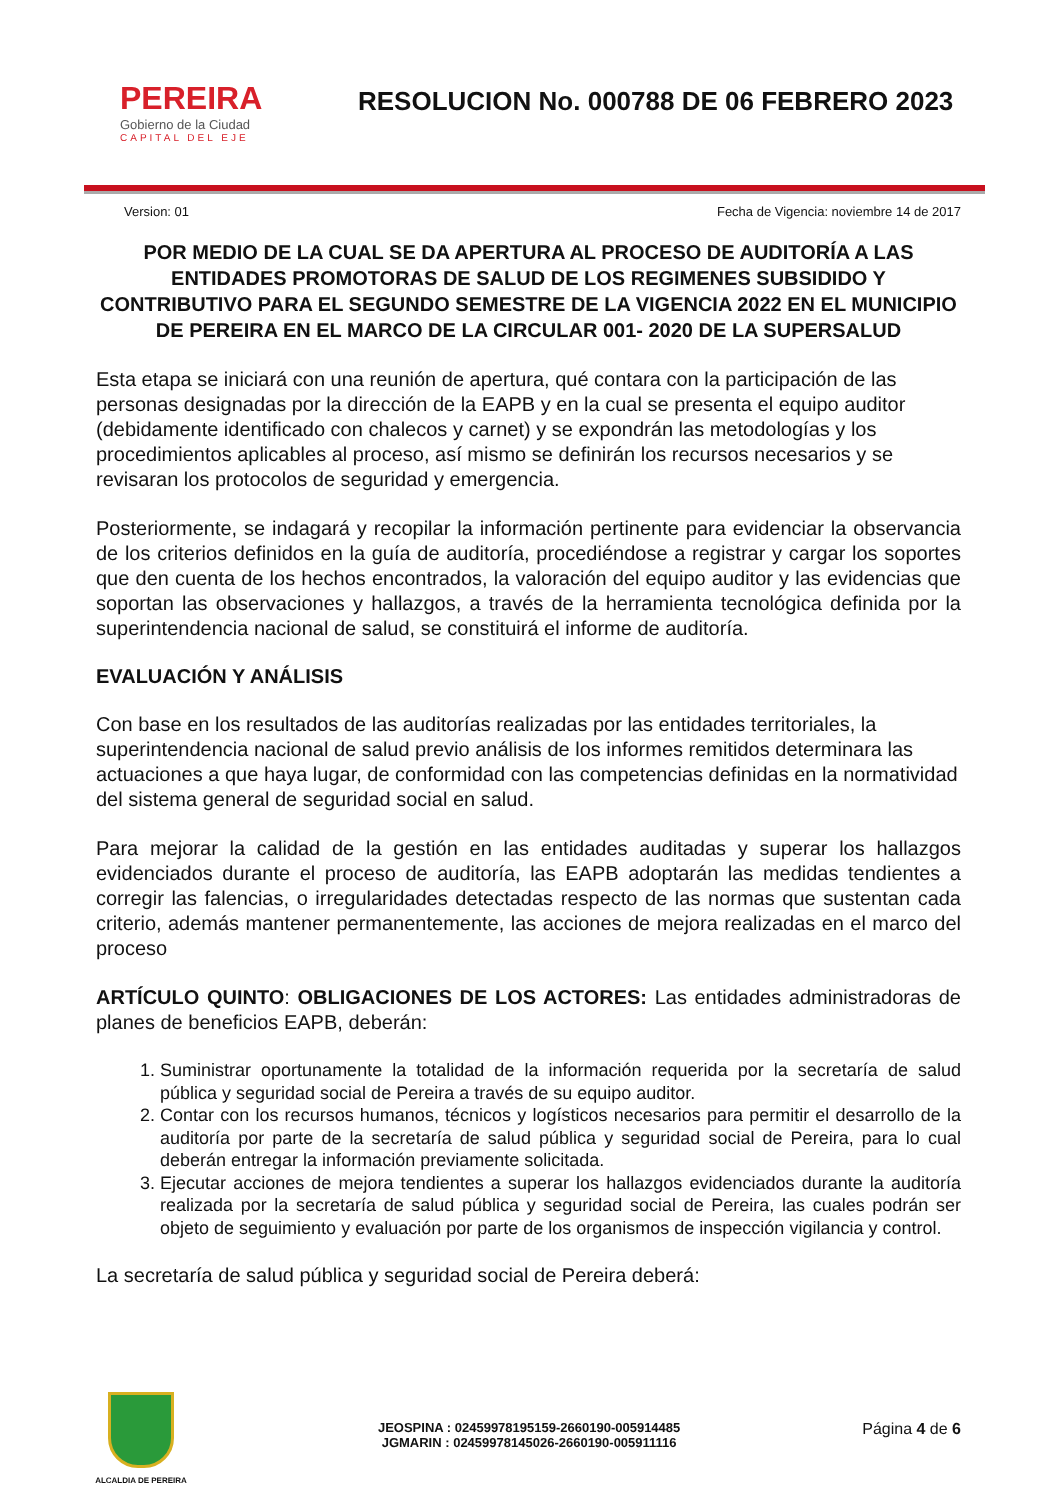PEREIRA
Gobierno de la Ciudad
CAPITAL DEL EJE
RESOLUCION No. 000788 DE 06 FEBRERO 2023
Version: 01 Fecha de Vigencia: noviembre 14 de 2017
POR MEDIO DE LA CUAL SE DA APERTURA AL PROCESO DE AUDITORÍA A LAS ENTIDADES PROMOTORAS DE SALUD DE LOS REGIMENES SUBSIDIDO Y CONTRIBUTIVO PARA EL SEGUNDO SEMESTRE DE LA VIGENCIA 2022 EN EL MUNICIPIO DE PEREIRA EN EL MARCO DE LA CIRCULAR 001- 2020 DE LA SUPERSALUD
Esta etapa se iniciará con una reunión de apertura, qué contara con la participación de las personas designadas por la dirección de la EAPB y en la cual se presenta el equipo auditor (debidamente identificado con chalecos y carnet) y se expondrán las metodologías y los procedimientos aplicables al proceso, así mismo se definirán los recursos necesarios y se revisaran los protocolos de seguridad y emergencia.
Posteriormente, se indagará y recopilar la información pertinente para evidenciar la observancia de los criterios definidos en la guía de auditoría, procediéndose a registrar y cargar los soportes que den cuenta de los hechos encontrados, la valoración del equipo auditor y las evidencias que soportan las observaciones y hallazgos, a través de la herramienta tecnológica definida por la superintendencia nacional de salud, se constituirá el informe de auditoría.
EVALUACIÓN Y ANÁLISIS
Con base en los resultados de las auditorías realizadas por las entidades territoriales, la superintendencia nacional de salud previo análisis de los informes remitidos determinara las actuaciones a que haya lugar, de conformidad con las competencias definidas en la normatividad del sistema general de seguridad social en salud.
Para mejorar la calidad de la gestión en las entidades auditadas y superar los hallazgos evidenciados durante el proceso de auditoría, las EAPB adoptarán las medidas tendientes a corregir las falencias, o irregularidades detectadas respecto de las normas que sustentan cada criterio, además mantener permanentemente, las acciones de mejora realizadas en el marco del proceso
ARTÍCULO QUINTO: OBLIGACIONES DE LOS ACTORES: Las entidades administradoras de planes de beneficios EAPB, deberán:
1. Suministrar oportunamente la totalidad de la información requerida por la secretaría de salud pública y seguridad social de Pereira a través de su equipo auditor.
2. Contar con los recursos humanos, técnicos y logísticos necesarios para permitir el desarrollo de la auditoría por parte de la secretaría de salud pública y seguridad social de Pereira, para lo cual deberán entregar la información previamente solicitada.
3. Ejecutar acciones de mejora tendientes a superar los hallazgos evidenciados durante la auditoría realizada por la secretaría de salud pública y seguridad social de Pereira, las cuales podrán ser objeto de seguimiento y evaluación por parte de los organismos de inspección vigilancia y control.
La secretaría de salud pública y seguridad social de Pereira deberá:
ALCALDIA DE PEREIRA
JEOSPINA : 02459978195159-2660190-005914485
JGMARIN : 02459978145026-2660190-005911116
Página 4 de 6